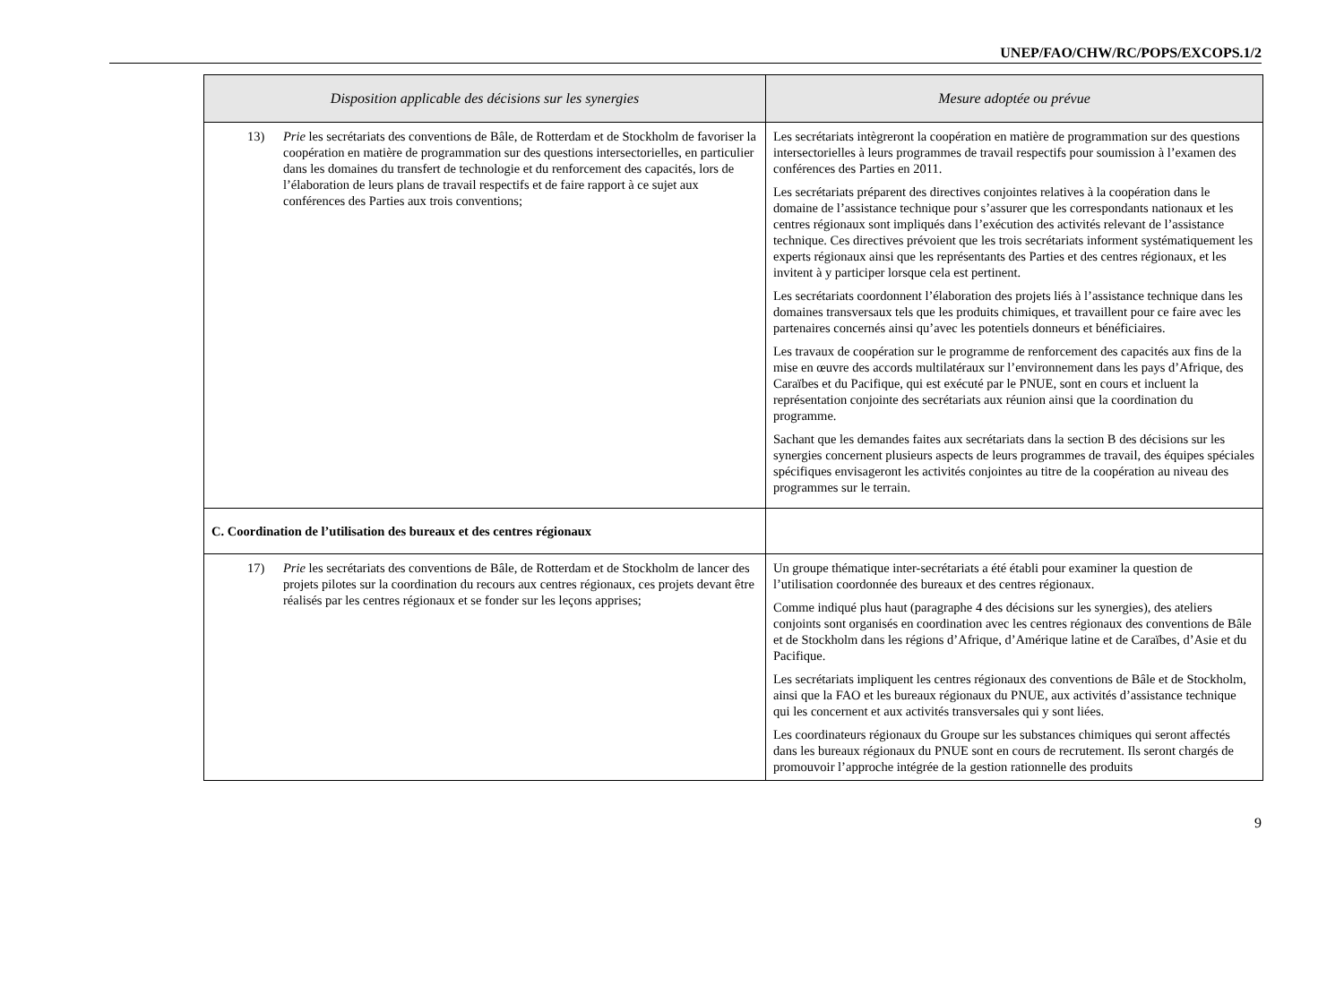UNEP/FAO/CHW/RC/POPS/EXCOPS.1/2
| Disposition applicable des décisions sur les synergies | Mesure adoptée ou prévue |
| --- | --- |
| 13) Prie les secrétariats des conventions de Bâle, de Rotterdam et de Stockholm de favoriser la coopération en matière de programmation sur des questions intersectorielles, en particulier dans les domaines du transfert de technologie et du renforcement des capacités, lors de l’élaboration de leurs plans de travail respectifs et de faire rapport à ce sujet aux conférences des Parties aux trois conventions; | Les secrétariats intègreront la coopération en matière de programmation sur des questions intersectorielles à leurs programmes de travail respectifs pour soumission à l’examen des conférences des Parties en 2011. Les secrétariats préparent des directives conjointes relatives à la coopération dans le domaine de l’assistance technique pour s’assurer que les correspondants nationaux et les centres régionaux sont impliqués dans l’exécution des activités relevant de l’assistance technique. Ces directives prévoient que les trois secrétariats informent systématiquement les experts régionaux ainsi que les représentants des Parties et des centres régionaux, et les invitent à y participer lorsque cela est pertinent. Les secrétariats coordonnent l’élaboration des projets liés à l’assistance technique dans les domaines transversaux tels que les produits chimiques, et travaillent pour ce faire avec les partenaires concernés ainsi qu’avec les potentiels donneurs et bénéficiaires. Les travaux de coopération sur le programme de renforcement des capacités aux fins de la mise en œuvre des accords multilatéraux sur l’environnement dans les pays d’Afrique, des Caraïbes et du Pacifique, qui est exécuté par le PNUE, sont en cours et incluent la représentation conjointe des secrétariats aux réunion ainsi que la coordination du programme. Sachant que les demandes faites aux secrétariats dans la section B des décisions sur les synergies concernent plusieurs aspects de leurs programmes de travail, des équipes spéciales spécifiques envisageront les activités conjointes au titre de la coopération au niveau des programmes sur le terrain. |
| C. Coordination de l’utilisation des bureaux et des centres régionaux | |
| 17) Prie les secrétariats des conventions de Bâle, de Rotterdam et de Stockholm de lancer des projets pilotes sur la coordination du recours aux centres régionaux, ces projets devant être réalisés par les centres régionaux et se fonder sur les leçons apprises; | Un groupe thématique inter-secrétariats a été établi pour examiner la question de l’utilisation coordonnée des bureaux et des centres régionaux. Comme indiqué plus haut (paragraphe 4 des décisions sur les synergies), des ateliers conjoints sont organisés en coordination avec les centres régionaux des conventions de Bâle et de Stockholm dans les régions d’Afrique, d’Amérique latine et de Caraïbes, d’Asie et du Pacifique. Les secrétariats impliquent les centres régionaux des conventions de Bâle et de Stockholm, ainsi que la FAO et les bureaux régionaux du PNUE, aux activités d’assistance technique qui les concernent et aux activités transversales qui y sont liées. Les coordinateurs régionaux du Groupe sur les substances chimiques qui seront affectés dans les bureaux régionaux du PNUE sont en cours de recrutement. Ils seront chargés de promouvoir l’approche intégrée de la gestion rationnelle des produits |
9